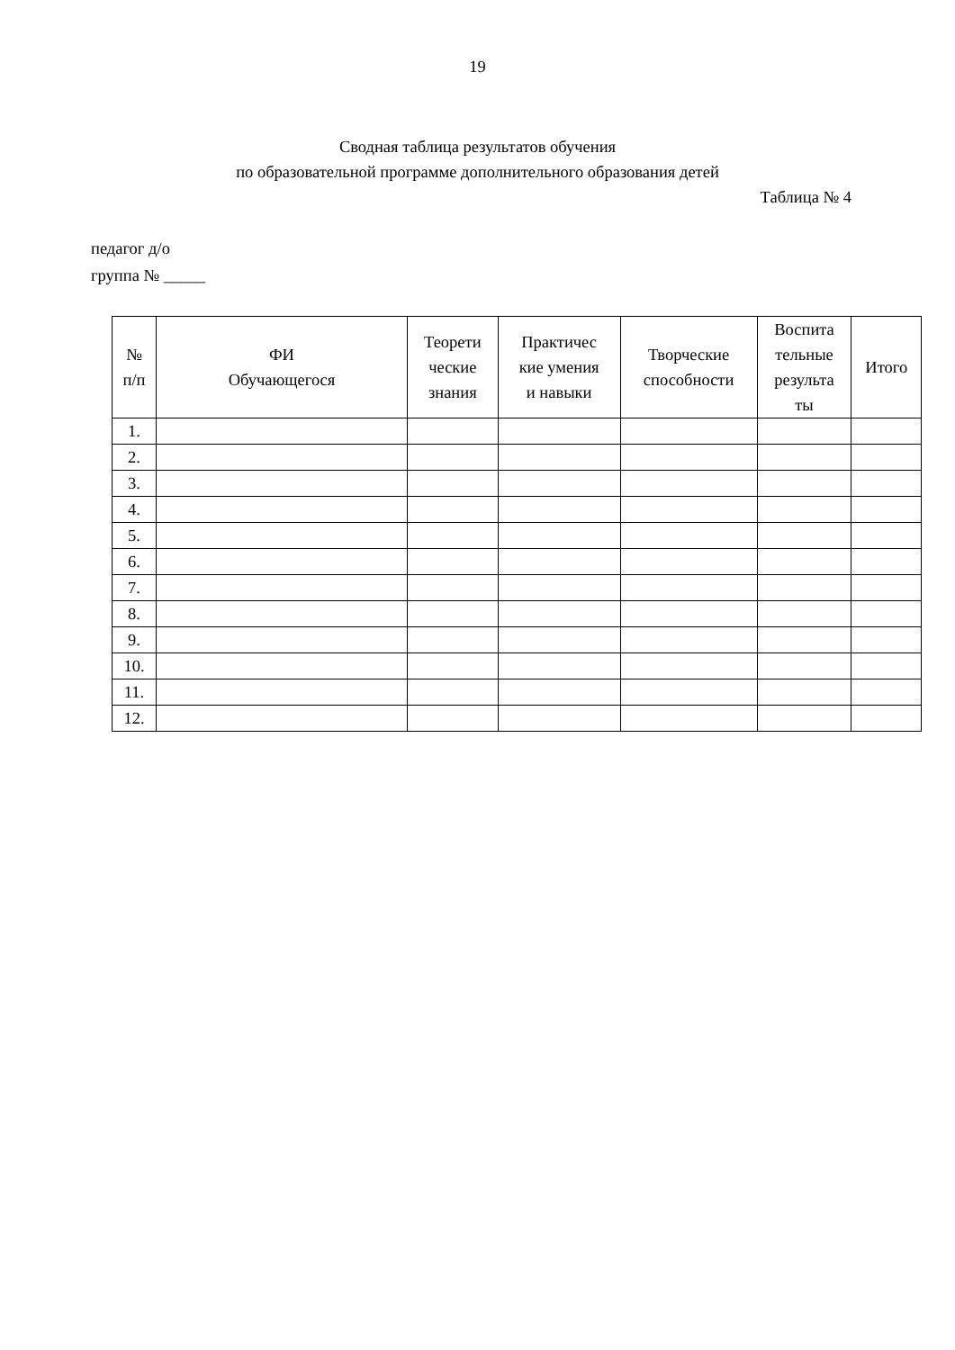19
Сводная таблица результатов обучения
по образовательной программе дополнительного образования детей
Таблица № 4
педагог д/о
группа № _____
| № п/п | ФИ Обучающегося | Теорети ческие знания | Практичес кие умения и навыки | Творческие способности | Воспита тельные результа ты | Итого |
| --- | --- | --- | --- | --- | --- | --- |
| 1. | | | | | | |
| 2. | | | | | | |
| 3. | | | | | | |
| 4. | | | | | | |
| 5. | | | | | | |
| 6. | | | | | | |
| 7. | | | | | | |
| 8. | | | | | | |
| 9. | | | | | | |
| 10. | | | | | | |
| 11. | | | | | | |
| 12. | | | | | | |